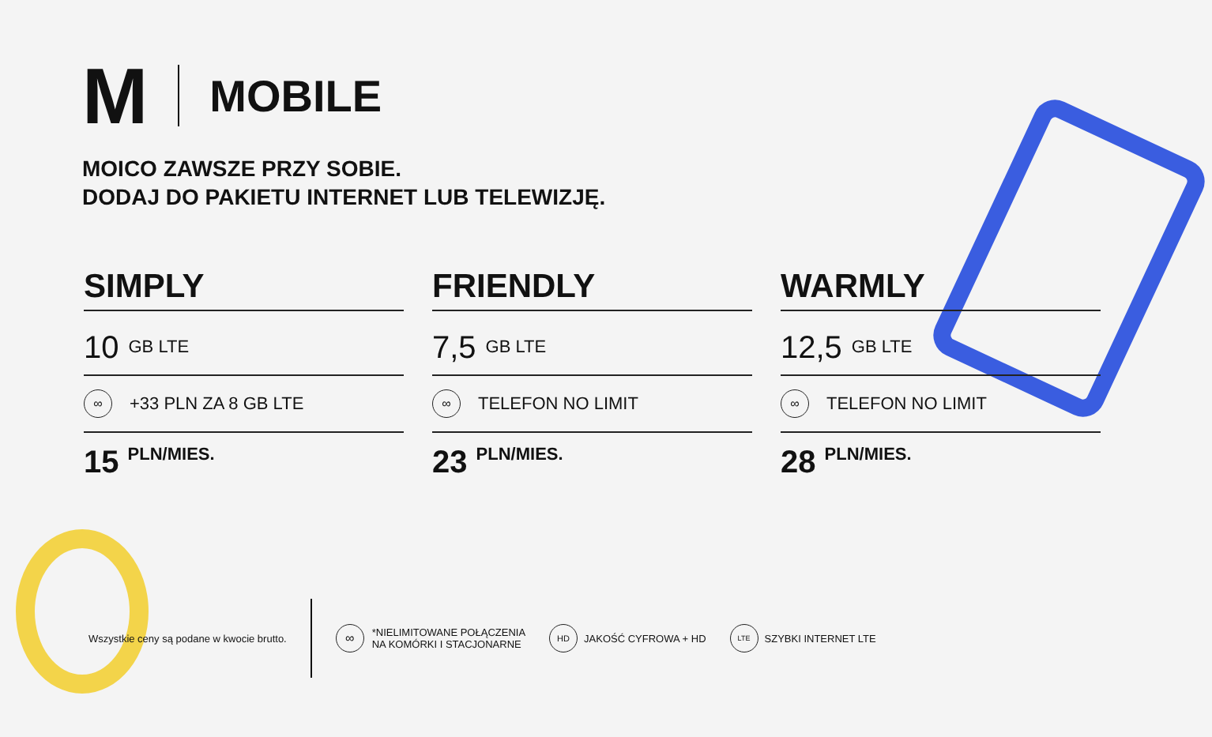M
MOBILE
MOICO ZAWSZE PRZY SOBIE.
DODAJ DO PAKIETU INTERNET LUB TELEWIZJĘ.
SIMPLY
10 GB LTE
∞ +33 PLN ZA 8 GB LTE
15 PLN/MIES.
FRIENDLY
7,5 GB LTE
∞ TELEFON NO LIMIT
23 PLN/MIES.
WARMLY
12,5 GB LTE
∞ TELEFON NO LIMIT
28 PLN/MIES.
Wszystkie ceny są podane w kwocie brutto.
∞ *NIELIMITOWANE POŁĄCZENIA
NA KOMÓRKI I STACJONARNE
HD JAKOŚĆ CYFROWA + HD
LTE SZYBKI INTERNET LTE